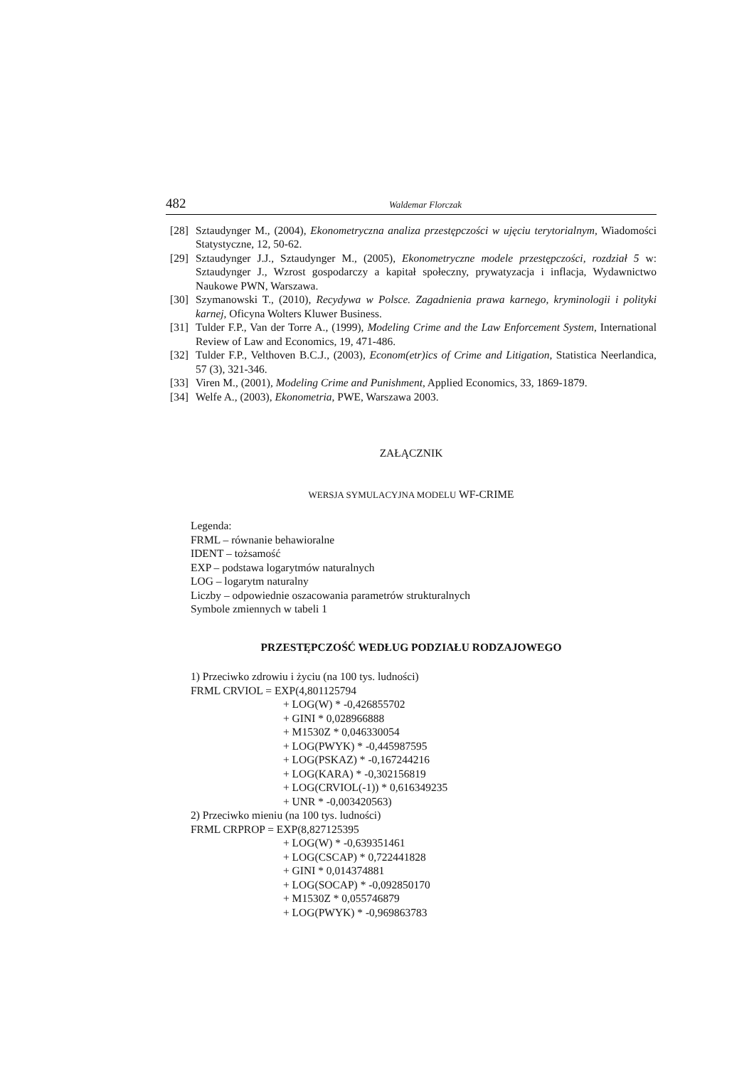482 Waldemar Florczak
[28] Sztaudynger M., (2004), Ekonometryczna analiza przestępczości w ujęciu terytorialnym, Wiadomości Statystyczne, 12, 50-62.
[29] Sztaudynger J.J., Sztaudynger M., (2005), Ekonometryczne modele przestępczości, rozdział 5 w: Sztaudynger J., Wzrost gospodarczy a kapitał społeczny, prywatyzacja i inflacja, Wydawnictwo Naukowe PWN, Warszawa.
[30] Szymanowski T., (2010), Recydywa w Polsce. Zagadnienia prawa karnego, kryminologii i polityki karnej, Oficyna Wolters Kluwer Business.
[31] Tulder F.P., Van der Torre A., (1999), Modeling Crime and the Law Enforcement System, International Review of Law and Economics, 19, 471-486.
[32] Tulder F.P., Velthoven B.C.J., (2003), Econom(etr)ics of Crime and Litigation, Statistica Neerlandica, 57 (3), 321-346.
[33] Viren M., (2001), Modeling Crime and Punishment, Applied Economics, 33, 1869-1879.
[34] Welfe A., (2003), Ekonometria, PWE, Warszawa 2003.
ZAŁĄCZNIK
WERSJA SYMULACYJNA MODELU WF-CRIME
Legenda:
FRML – równanie behawioralne
IDENT – tożsamość
EXP – podstawa logarytmów naturalnych
LOG – logarytm naturalny
Liczby – odpowiednie oszacowania parametrów strukturalnych
Symbole zmiennych w tabeli 1
PRZESTĘPCZOŚĆ WEDŁUG PODZIAŁU RODZAJOWEGO
1) Przeciwko zdrowiu i życiu (na 100 tys. ludności)
FRML CRVIOL = EXP(4,801125794
+ LOG(W) * -0,426855702
+ GINI * 0,028966888
+ M1530Z * 0,046330054
+ LOG(PWYK) * -0,445987595
+ LOG(PSKAZ) * -0,167244216
+ LOG(KARA) * -0,302156819
+ LOG(CRVIOL(-1)) * 0,616349235
+ UNR * -0,003420563)
2) Przeciwko mieniu (na 100 tys. ludności)
FRML CRPROP = EXP(8,827125395
+ LOG(W) * -0,639351461
+ LOG(CSCAP) * 0,722441828
+ GINI * 0,014374881
+ LOG(SOCAP) * -0,092850170
+ M1530Z * 0,055746879
+ LOG(PWYK) * -0,969863783